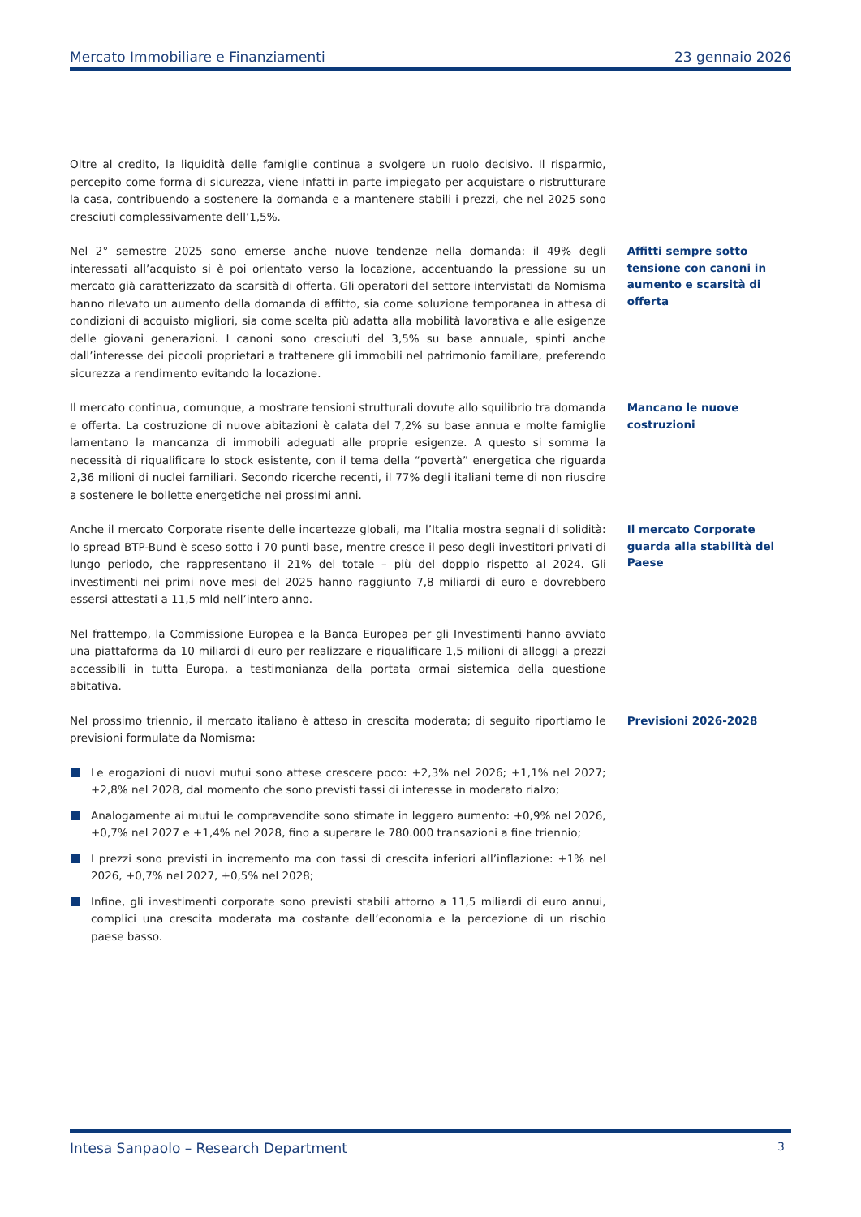Mercato Immobiliare e Finanziamenti 23 gennaio 2026
Oltre al credito, la liquidità delle famiglie continua a svolgere un ruolo decisivo. Il risparmio, percepito come forma di sicurezza, viene infatti in parte impiegato per acquistare o ristrutturare la casa, contribuendo a sostenere la domanda e a mantenere stabili i prezzi, che nel 2025 sono cresciuti complessivamente dell’1,5%.
Nel 2° semestre 2025 sono emerse anche nuove tendenze nella domanda: il 49% degli interessati all’acquisto si è poi orientato verso la locazione, accentuando la pressione su un mercato già caratterizzato da scarsità di offerta. Gli operatori del settore intervistati da Nomisma hanno rilevato un aumento della domanda di affitto, sia come soluzione temporanea in attesa di condizioni di acquisto migliori, sia come scelta più adatta alla mobilità lavorativa e alle esigenze delle giovani generazioni. I canoni sono cresciuti del 3,5% su base annuale, spinti anche dall’interesse dei piccoli proprietari a trattenere gli immobili nel patrimonio familiare, preferendo sicurezza a rendimento evitando la locazione.
Affitti sempre sotto tensione con canoni in aumento e scarsità di offerta
Il mercato continua, comunque, a mostrare tensioni strutturali dovute allo squilibrio tra domanda e offerta. La costruzione di nuove abitazioni è calata del 7,2% su base annua e molte famiglie lamentano la mancanza di immobili adeguati alle proprie esigenze. A questo si somma la necessità di riqualificare lo stock esistente, con il tema della “povertà” energetica che riguarda 2,36 milioni di nuclei familiari. Secondo ricerche recenti, il 77% degli italiani teme di non riuscire a sostenere le bollette energetiche nei prossimi anni.
Mancano le nuove costruzioni
Anche il mercato Corporate risente delle incertezze globali, ma l’Italia mostra segnali di solidità: lo spread BTP-Bund è sceso sotto i 70 punti base, mentre cresce il peso degli investitori privati di lungo periodo, che rappresentano il 21% del totale – più del doppio rispetto al 2024. Gli investimenti nei primi nove mesi del 2025 hanno raggiunto 7,8 miliardi di euro e dovrebbero essersi attestati a 11,5 mld nell’intero anno.
Il mercato Corporate guarda alla stabilità del Paese
Nel frattempo, la Commissione Europea e la Banca Europea per gli Investimenti hanno avviato una piattaforma da 10 miliardi di euro per realizzare e riqualificare 1,5 milioni di alloggi a prezzi accessibili in tutta Europa, a testimonianza della portata ormai sistemica della questione abitativa.
Nel prossimo triennio, il mercato italiano è atteso in crescita moderata; di seguito riportiamo le previsioni formulate da Nomisma:
Previsioni 2026-2028
Le erogazioni di nuovi mutui sono attese crescere poco: +2,3% nel 2026; +1,1% nel 2027; +2,8% nel 2028, dal momento che sono previsti tassi di interesse in moderato rialzo;
Analogamente ai mutui le compravendite sono stimate in leggero aumento: +0,9% nel 2026, +0,7% nel 2027 e +1,4% nel 2028, fino a superare le 780.000 transazioni a fine triennio;
I prezzi sono previsti in incremento ma con tassi di crescita inferiori all’inflazione: +1% nel 2026, +0,7% nel 2027, +0,5% nel 2028;
Infine, gli investimenti corporate sono previsti stabili attorno a 11,5 miliardi di euro annui, complici una crescita moderata ma costante dell’economia e la percezione di un rischio paese basso.
Intesa Sanpaolo – Research Department 3